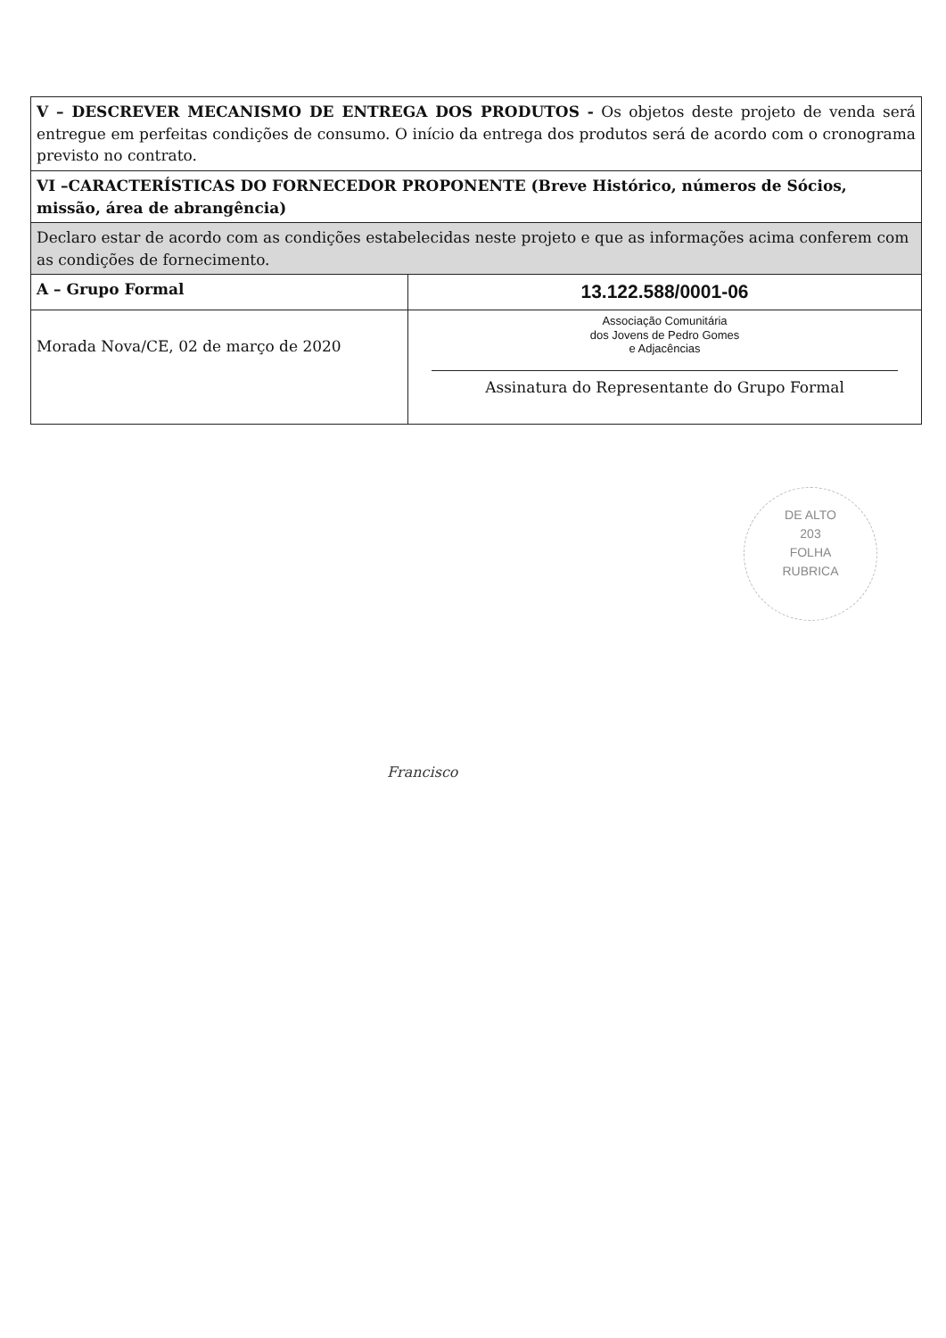| V – DESCREVER MECANISMO DE ENTREGA DOS PRODUTOS - Os objetos deste projeto de venda será entregue em perfeitas condições de consumo. O início da entrega dos produtos será de acordo com o cronograma previsto no contrato. | |
| VI –CARACTERÍSTICAS DO FORNECEDOR PROPONENTE (Breve Histórico, números de Sócios, missão, área de abrangência) | |
| Declaro estar de acordo com as condições estabelecidas neste projeto e que as informações acima conferem com as condições de fornecimento. | |
| A – Grupo Formal | 13.122.588/0001-06 |
| Morada Nova/CE, 02 de março de 2020 | Associação Comunitária dos Jovens de Pedro Gomes e Adjacências Assinatura do Representante do Grupo Formal |
DE ALTO
203
FOLHA
RUBRICA
Francisco